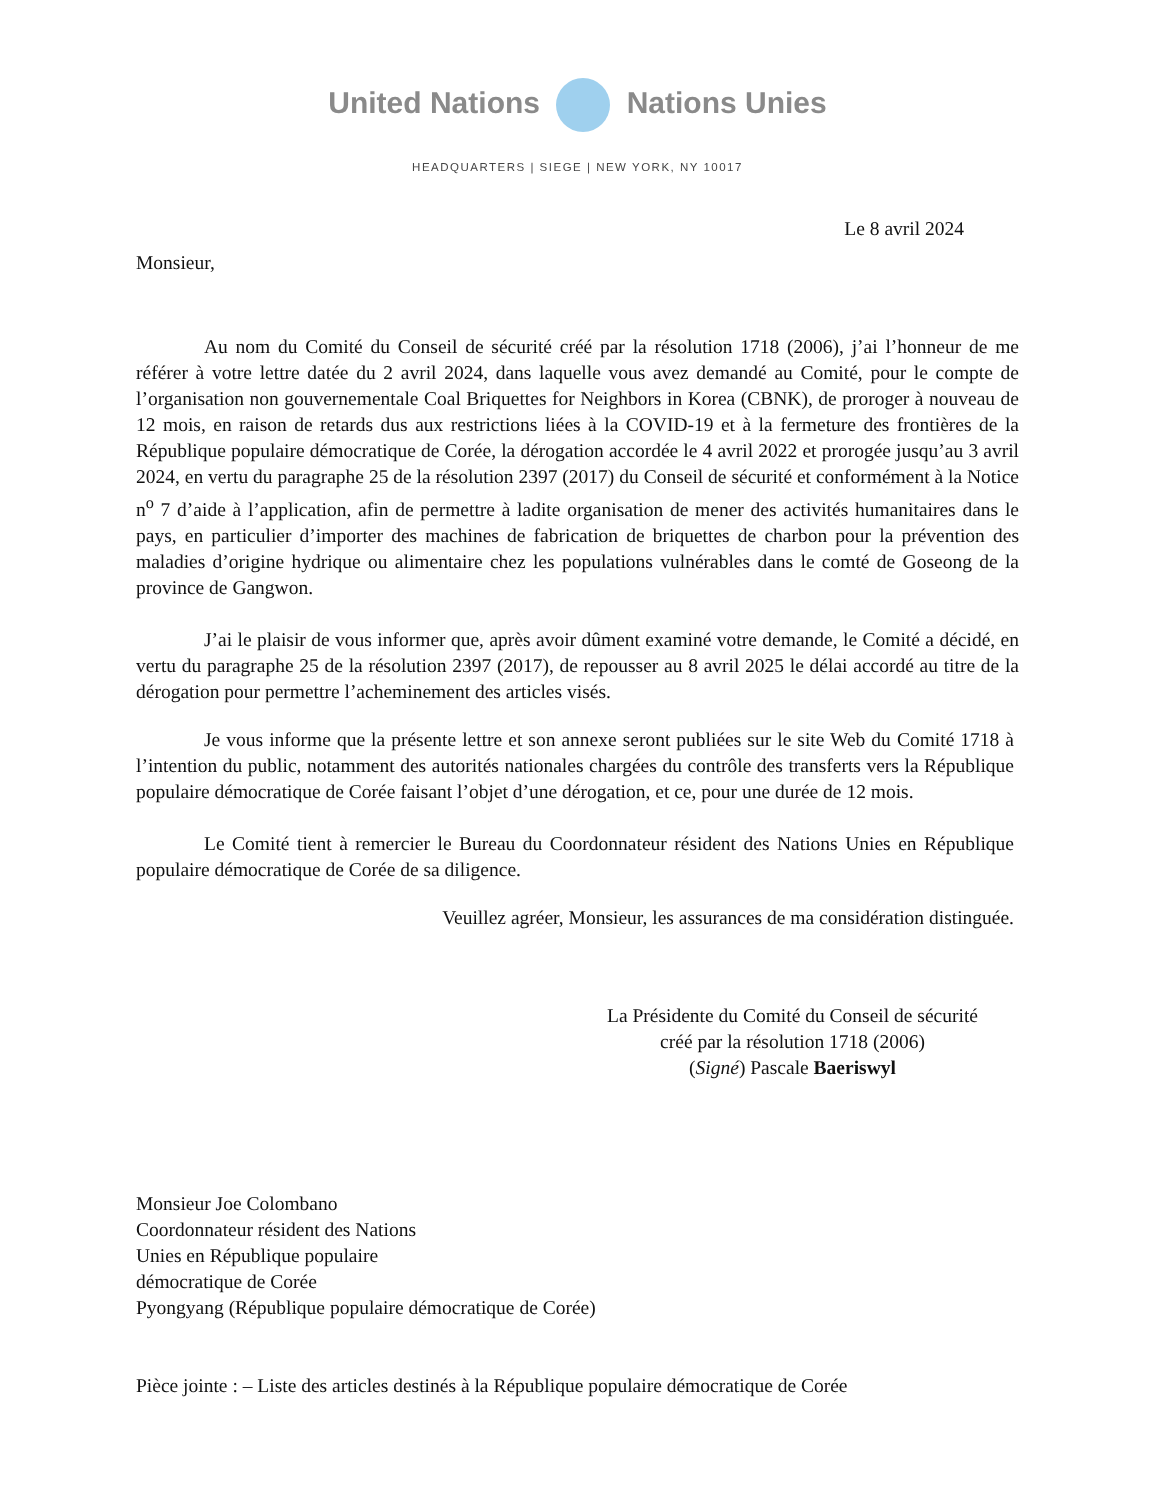United Nations Nations Unies
HEADQUARTERS | SIEGE | NEW YORK, NY 10017
Le 8 avril 2024
Monsieur,
Au nom du Comité du Conseil de sécurité créé par la résolution 1718 (2006), j’ai l’honneur de me référer à votre lettre datée du 2 avril 2024, dans laquelle vous avez demandé au Comité, pour le compte de l’organisation non gouvernementale Coal Briquettes for Neighbors in Korea (CBNK), de proroger à nouveau de 12 mois, en raison de retards dus aux restrictions liées à la COVID-19 et à la fermeture des frontières de la République populaire démocratique de Corée, la dérogation accordée le 4 avril 2022 et prorogée jusqu’au 3 avril 2024, en vertu du paragraphe 25 de la résolution 2397 (2017) du Conseil de sécurité et conformément à la Notice n<sup>o</sup> 7 d’aide à l’application, afin de permettre à ladite organisation de mener des activités humanitaires dans le pays, en particulier d’importer des machines de fabrication de briquettes de charbon pour la prévention des maladies d’origine hydrique ou alimentaire chez les populations vulnérables dans le comté de Goseong de la province de Gangwon.
J’ai le plaisir de vous informer que, après avoir dûment examiné votre demande, le Comité a décidé, en vertu du paragraphe 25 de la résolution 2397 (2017), de repousser au 8 avril 2025 le délai accordé au titre de la dérogation pour permettre l’acheminement des articles visés.
Je vous informe que la présente lettre et son annexe seront publiées sur le site Web du Comité 1718 à l’intention du public, notamment des autorités nationales chargées du contrôle des transferts vers la République populaire démocratique de Corée faisant l’objet d’une dérogation, et ce, pour une durée de 12 mois.
Le Comité tient à remercier le Bureau du Coordonnateur résident des Nations Unies en République populaire démocratique de Corée de sa diligence.
Veuillez agréer, Monsieur, les assurances de ma considération distinguée.
La Présidente du Comité du Conseil de sécurité
créé par la résolution 1718 (2006)
(Signé) Pascale Baeriswyl
Monsieur Joe Colombano
Coordonnateur résident des Nations
Unies en République populaire
démocratique de Corée
Pyongyang (République populaire démocratique de Corée)
Pièce jointe : – Liste des articles destinés à la République populaire démocratique de Corée